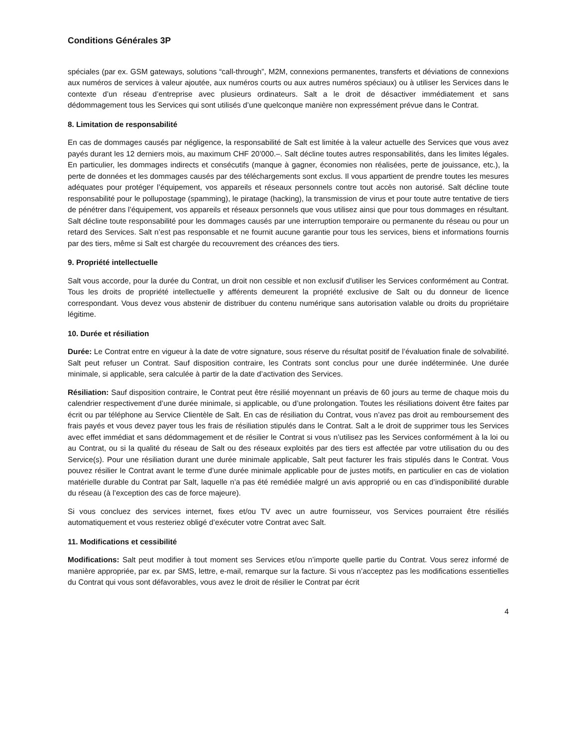Conditions Générales 3P
spéciales (par ex. GSM gateways, solutions “call-through”, M2M, connexions permanentes, transferts et déviations de connexions aux numéros de services à valeur ajoutée, aux numéros courts ou aux autres numéros spéciaux) ou à utiliser les Services dans le contexte d’un réseau d’entreprise avec plusieurs ordinateurs. Salt a le droit de désactiver immédiatement et sans dédommagement tous les Services qui sont utilisés d’une quelconque manière non expressément prévue dans le Contrat.
8. Limitation de responsabilité
En cas de dommages causés par négligence, la responsabilité de Salt est limitée à la valeur actuelle des Services que vous avez payés durant les 12 derniers mois, au maximum CHF 20’000.–. Salt décline toutes autres responsabilités, dans les limites légales. En particulier, les dommages indirects et consécutifs (manque à gagner, économies non réalisées, perte de jouissance, etc.), la perte de données et les dommages causés par des téléchargements sont exclus. Il vous appartient de prendre toutes les mesures adéquates pour protéger l’équipement, vos appareils et réseaux personnels contre tout accès non autorisé. Salt décline toute responsabilité pour le pollupostage (spamming), le piratage (hacking), la transmission de virus et pour toute autre tentative de tiers de pénétrer dans l’équipement, vos appareils et réseaux personnels que vous utilisez ainsi que pour tous dommages en résultant. Salt décline toute responsabilité pour les dommages causés par une interruption temporaire ou permanente du réseau ou pour un retard des Services. Salt n’est pas responsable et ne fournit aucune garantie pour tous les services, biens et informations fournis par des tiers, même si Salt est chargée du recouvrement des créances des tiers.
9. Propriété intellectuelle
Salt vous accorde, pour la durée du Contrat, un droit non cessible et non exclusif d’utiliser les Services conformément au Contrat. Tous les droits de propriété intellectuelle y afférents demeurent la propriété exclusive de Salt ou du donneur de licence correspondant. Vous devez vous abstenir de distribuer du contenu numérique sans autorisation valable ou droits du propriétaire légitime.
10. Durée et résiliation
Durée: Le Contrat entre en vigueur à la date de votre signature, sous réserve du résultat positif de l’évaluation finale de solvabilité. Salt peut refuser un Contrat. Sauf disposition contraire, les Contrats sont conclus pour une durée indéterminée. Une durée minimale, si applicable, sera calculée à partir de la date d’activation des Services.
Résiliation: Sauf disposition contraire, le Contrat peut être résilié moyennant un préavis de 60 jours au terme de chaque mois du calendrier respectivement d’une durée minimale, si applicable, ou d’une prolongation. Toutes les résiliations doivent être faites par écrit ou par téléphone au Service Clientèle de Salt. En cas de résiliation du Contrat, vous n’avez pas droit au remboursement des frais payés et vous devez payer tous les frais de résiliation stipulés dans le Contrat. Salt a le droit de supprimer tous les Services avec effet immédiat et sans dédommagement et de résilier le Contrat si vous n’utilisez pas les Services conformément à la loi ou au Contrat, ou si la qualité du réseau de Salt ou des réseaux exploités par des tiers est affectée par votre utilisation du ou des Service(s). Pour une résiliation durant une durée minimale applicable, Salt peut facturer les frais stipulés dans le Contrat. Vous pouvez résilier le Contrat avant le terme d’une durée minimale applicable pour de justes motifs, en particulier en cas de violation matérielle durable du Contrat par Salt, laquelle n’a pas été remédiée malgré un avis approprié ou en cas d’indisponibilité durable du réseau (à l’exception des cas de force majeure).
Si vous concluez des services internet, fixes et/ou TV avec un autre fournisseur, vos Services pourraient être résiliés automatiquement et vous resteriez obligé d’exécuter votre Contrat avec Salt.
11. Modifications et cessibilité
Modifications: Salt peut modifier à tout moment ses Services et/ou n’importe quelle partie du Contrat. Vous serez informé de manière appropriée, par ex. par SMS, lettre, e-mail, remarque sur la facture. Si vous n’acceptez pas les modifications essentielles du Contrat qui vous sont défavorables, vous avez le droit de résilier le Contrat par écrit
4